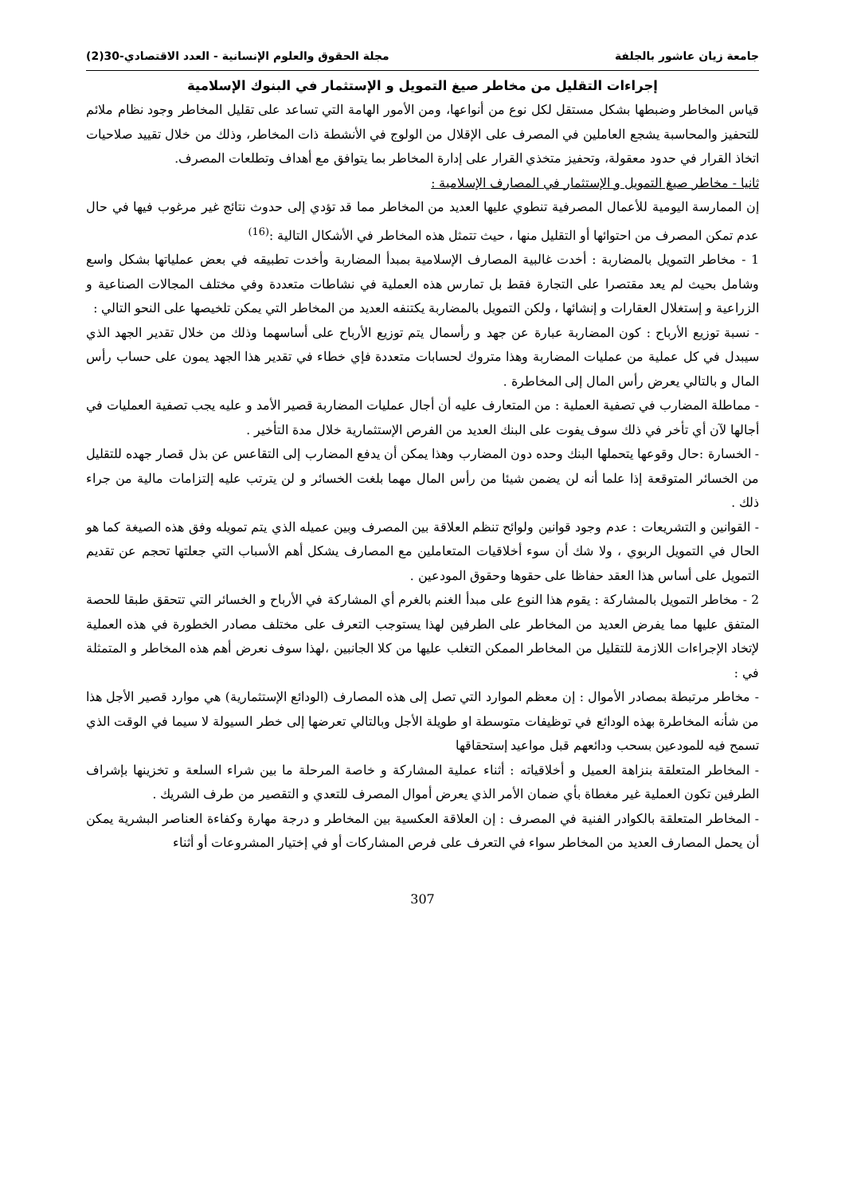جامعة زيان عاشور بالجلفة مجلة الحقوق والعلوم الإنسانية - العدد الاقتصادي-30(2)
إجراءات التقليل من مخاطر صيغ التمويل و الإستثمار في البنوك الإسلامية
قياس المخاطر وضبطها بشكل مستقل لكل نوع من أنواعها، ومن الأمور الهامة التي تساعد على تقليل المخاطر وجود نظام ملائم للتحفيز والمحاسبة يشجع العاملين في المصرف على الإقلال من الولوج في الأنشطة ذات المخاطر، وذلك من خلال تقييد صلاحيات اتخاذ القرار في حدود معقولة، وتحفيز متخذي القرار على إدارة المخاطر بما يتوافق مع أهداف وتطلعات المصرف.
ثانيا - مخاطر صيغ التمويل و الإستثمار في المصارف الإسلامية :
إن الممارسة اليومية للأعمال المصرفية تنطوي عليها العديد من المخاطر مما قد تؤدي إلى حدوث نتائج غير مرغوب فيها في حال عدم تمكن المصرف من احتوائها أو التقليل منها ، حيث تتمثل هذه المخاطر في الأشكال التالية :<sup>(16)</sup>
1 - مخاطر التمويل بالمضاربة : أخدت غالبية المصارف الإسلامية بمبدأ المضاربة وأخدت تطبيقه في بعض عملياتها بشكل واسع وشامل بحيث لم يعد مقتصرا على التجارة فقط بل تمارس هذه العملية في نشاطات متعددة وفي مختلف المجالات الصناعية و الزراعية و إستغلال العقارات و إنشائها ، ولكن التمويل بالمضاربة يكتنفه العديد من المخاطر التي يمكن تلخيصها على النحو التالي :
- نسبة توزيع الأرباح : كون المضاربة عبارة عن جهد و رأسمال يتم توزيع الأرباح على أساسهما وذلك من خلال تقدير الجهد الذي سيبدل في كل عملية من عمليات المضاربة وهذا متروك لحسابات متعددة فإي خطاء في تقدير هذا الجهد يمون على حساب رأس المال و بالتالي يعرض رأس المال إلى المخاطرة .
- مماطلة المضارب في تصفية العملية : من المتعارف عليه أن أجال عمليات المضاربة قصير الأمد و عليه يجب تصفية العمليات في أجالها لآن أي تأخر في ذلك سوف يفوت على البنك العديد من الفرص الإستثمارية خلال مدة التأخير .
- الخسارة :حال وقوعها يتحملها البنك وحده دون المضارب وهذا يمكن أن يدفع المضارب إلى التقاعس عن بذل قصار جهده للتقليل من الخسائر المتوقعة إذا علما أنه لن يضمن شيئا من رأس المال مهما بلغت الخسائر و لن يترتب عليه إلتزامات مالية من جراء ذلك .
- القوانين و التشريعات : عدم وجود قوانين ولوائح تنظم العلاقة بين المصرف وبين عميله الذي يتم تمويله وفق هذه الصيغة كما هو الحال في التمويل الربوي ، ولا شك أن سوء أخلاقيات المتعاملين مع المصارف يشكل أهم الأسباب التي جعلتها تحجم عن تقديم التمويل على أساس هذا العقد حفاظا على حقوها وحقوق المودعين .
2 - مخاطر التمويل بالمشاركة : يقوم هذا النوع على مبدأ الغنم بالغرم أي المشاركة في الأرباح و الخسائر التي تتحقق طبقا للحصة المتفق عليها مما يفرض العديد من المخاطر على الطرفين لهذا يستوجب التعرف على مختلف مصادر الخطورة في هذه العملية لإتخاد الإجراءات اللازمة للتقليل من المخاطر الممكن التغلب عليها من كلا الجانبين ،لهذا سوف نعرض أهم هذه المخاطر و المتمثلة في :
- مخاطر مرتبطة بمصادر الأموال : إن معظم الموارد التي تصل إلى هذه المصارف (الودائع الإستثمارية) هي موارد قصير الأجل هذا من شأنه المخاطرة بهذه الودائع في توظيفات متوسطة او طويلة الأجل وبالتالي تعرضها إلى خطر السيولة لا سيما في الوقت الذي تسمح فيه للمودعين بسحب ودائعهم قبل مواعيد إستحقاقها
- المخاطر المتعلقة بنزاهة العميل و أخلاقياته : أثناء عملية المشاركة و خاصة المرحلة ما بين شراء السلعة و تخزينها بإشراف الطرفين تكون العملية غير مغطاة بأي ضمان الأمر الذي يعرض أموال المصرف للتعدي و التقصير من طرف الشريك .
- المخاطر المتعلقة بالكوادر الفنية في المصرف : إن العلاقة العكسية بين المخاطر و درجة مهارة وكفاءة العناصر البشرية يمكن أن يحمل المصارف العديد من المخاطر سواء في التعرف على فرص المشاركات أو في إختيار المشروعات أو أثناء
307